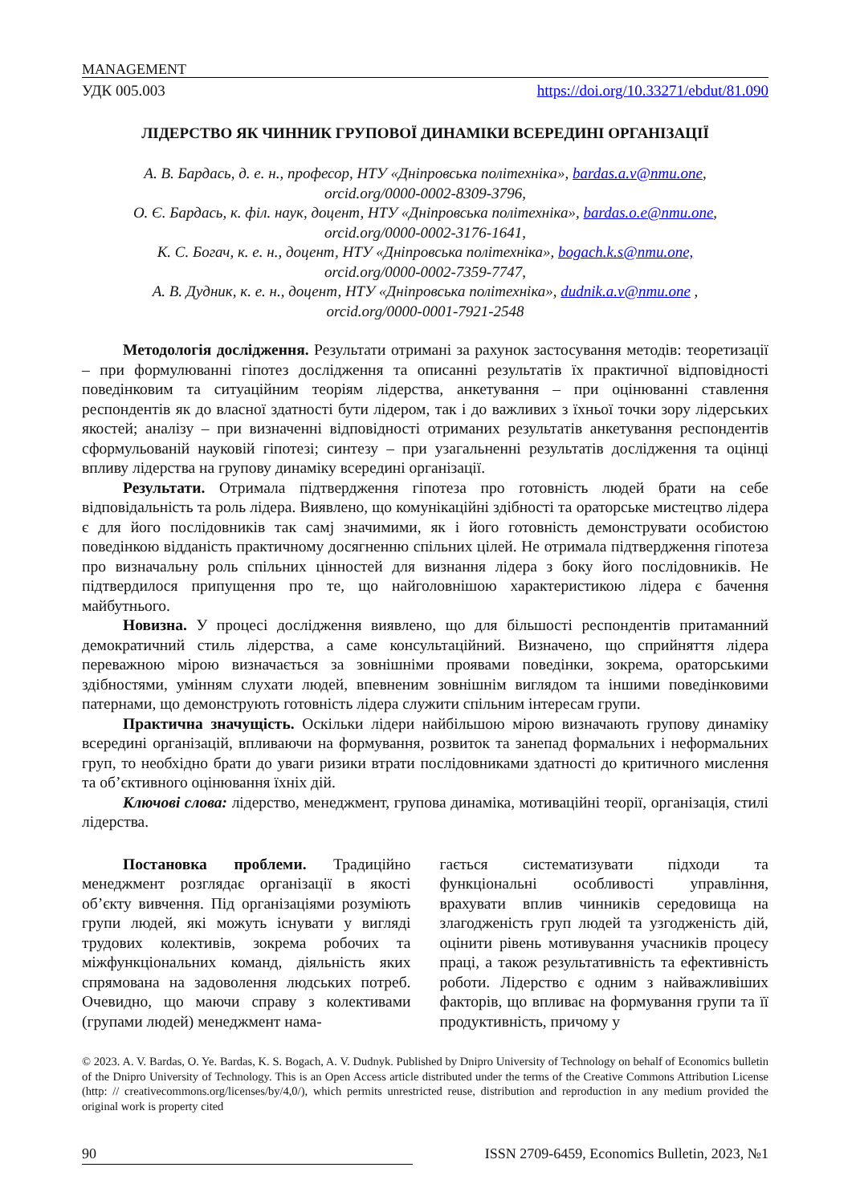MANAGEMENT
УДК 005.003 https://doi.org/10.33271/ebdut/81.090
ЛІДЕРСТВО ЯК ЧИННИК ГРУПОВОЇ ДИНАМІКИ ВСЕРЕДИНІ ОРГАНІЗАЦІЇ
А. В. Бардась, д. е. н., професор, НТУ «Дніпровська політехніка», bardas.a.v@nmu.one,
orcid.org/0000-0002-8309-3796,
О. Є. Бардась, к. філ. наук, доцент, НТУ «Дніпровська політехніка», bardas.o.e@nmu.one,
orcid.org/0000-0002-3176-1641,
К. С. Богач, к. е. н., доцент, НТУ «Дніпровська політехніка», bogach.k.s@nmu.one,
orcid.org/0000-0002-7359-7747,
А. В. Дудник, к. е. н., доцент, НТУ «Дніпровська політехніка», dudnik.a.v@nmu.one ,
orcid.org/0000-0001-7921-2548
Методологія дослідження. Результати отримані за рахунок застосування методів: теоретизації – при формулюванні гіпотез дослідження та описанні результатів їх практичної відповідності поведінковим та ситуаційним теоріям лідерства, анкетування – при оцінюванні ставлення респондентів як до власної здатності бути лідером, так і до важливих з їхньої точки зору лідерських якостей; аналізу – при визначенні відповідності отриманих результатів анкетування респондентів сформульованій науковій гіпотезі; синтезу – при узагальненні результатів дослідження та оцінці впливу лідерства на групову динаміку всередині організації.
Результати. Отримала підтвердження гіпотеза про готовність людей брати на себе відповідальність та роль лідера. Виявлено, що комунікаційні здібності та ораторське мистецтво лідера є для його послідовників так самj значимими, як і його готовність демонструвати особистою поведінкою відданість практичному досягненню спільних цілей. Не отримала підтвердження гіпотеза про визначальну роль спільних цінностей для визнання лідера з боку його послідовників. Не підтвердилося припущення про те, що найголовнішою характеристикою лідера є бачення майбутнього.
Новизна. У процесі дослідження виявлено, що для більшості респондентів притаманний демократичний стиль лідерства, а саме консультаційний. Визначено, що сприйняття лідера переважною мірою визначається за зовнішніми проявами поведінки, зокрема, ораторськими здібностями, умінням слухати людей, впевненим зовнішнім виглядом та іншими поведінковими патернами, що демонструють готовність лідера служити спільним інтересам групи.
Практична значущість. Оскільки лідери найбільшою мірою визначають групову динаміку всередині організацій, впливаючи на формування, розвиток та занепад формальних і неформальних груп, то необхідно брати до уваги ризики втрати послідовниками здатності до критичного мислення та об’єктивного оцінювання їхніх дій.
Ключові слова: лідерство, менеджмент, групова динаміка, мотиваційні теорії, організація, стилі лідерства.
Постановка проблеми. Традиційно менеджмент розглядає організації в якості об’єкту вивчення. Під організаціями розуміють групи людей, які можуть існувати у вигляді трудових колективів, зокрема робочих та міжфункціональних команд, діяльність яких спрямована на задоволення людських потреб. Очевидно, що маючи справу з колективами (групами людей) менеджмент нама-
гається систематизувати підходи та функціональні особливості управління, врахувати вплив чинників середовища на злагодженість груп людей та узгодженість дій, оцінити рівень мотивування учасників процесу праці, а також результативність та ефективність роботи. Лідерство є одним з найважливіших факторів, що впливає на формування групи та її продуктивність, причому у
© 2023. A. V. Bardas, O. Ye. Bardas, K. S. Bogach, A. V. Dudnyk. Published by Dnipro University of Technology on behalf of Economics bulletin of the Dnipro University of Technology. This is an Open Access article distributed under the terms of the Creative Commons Attribution License (http: // creativecommons.org/licenses/by/4,0/), which permits unrestricted reuse, distribution and reproduction in any medium provided the original work is property cited
90 ISSN 2709-6459, Economics Bulletin, 2023, №1